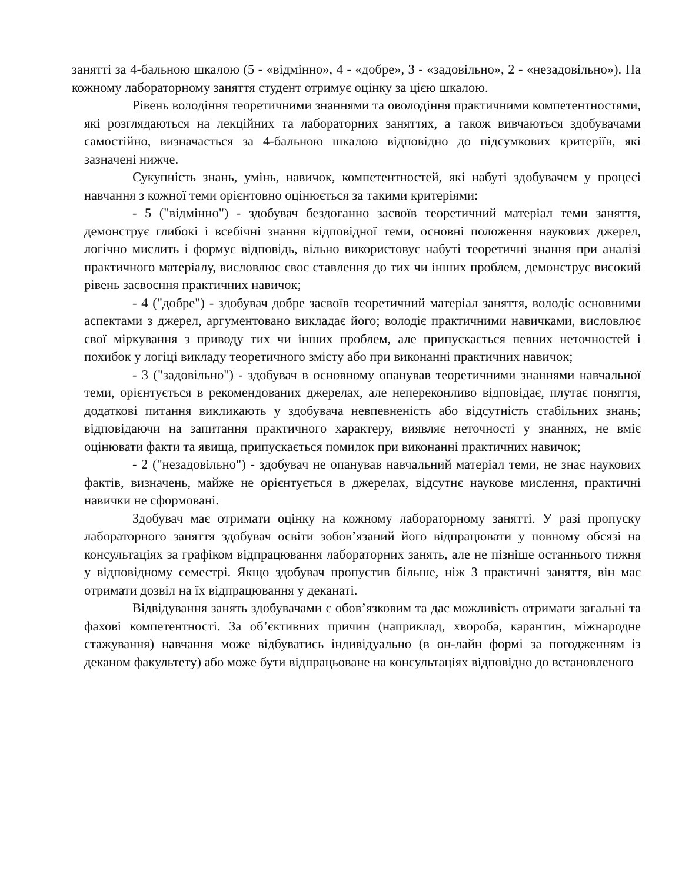занятті за 4-бальною шкалою (5 - «відмінно», 4 - «добре», 3 - «задовільно», 2 - «незадовільно»). На кожному лабораторному заняття студент отримує оцінку за цією шкалою.
Рівень володіння теоретичними знаннями та оволодіння практичними компетентностями, які розглядаються на лекційних та лабораторних заняттях, а також вивчаються здобувачами самостійно, визначається за 4-бальною шкалою відповідно до підсумкових критеріїв, які зазначені нижче.
Сукупність знань, умінь, навичок, компетентностей, які набуті здобувачем у процесі навчання з кожної теми орієнтовно оцінюється за такими критеріями:
- 5 ("відмінно") - здобувач бездоганно засвоїв теоретичний матеріал теми заняття, демонструє глибокі і всебічні знання відповідної теми, основні положення наукових джерел, логічно мислить і формує відповідь, вільно використовує набуті теоретичні знання при аналізі практичного матеріалу, висловлює своє ставлення до тих чи інших проблем, демонструє високий рівень засвоєння практичних навичок;
- 4 ("добре") - здобувач добре засвоїв теоретичний матеріал заняття, володіє основними аспектами з джерел, аргументовано викладає його; володіє практичними навичками, висловлює свої міркування з приводу тих чи інших проблем, але припускається певних неточностей і похибок у логіці викладу теоретичного змісту або при виконанні практичних навичок;
- 3 ("задовільно") - здобувач в основному опанував теоретичними знаннями навчальної теми, орієнтується в рекомендованих джерелах, але непереконливо відповідає, плутає поняття, додаткові питання викликають у здобувача невпевненість або відсутність стабільних знань; відповідаючи на запитання практичного характеру, виявляє неточності у знаннях, не вміє оцінювати факти та явища, припускається помилок при виконанні практичних навичок;
- 2 ("незадовільно") - здобувач не опанував навчальний матеріал теми, не знає наукових фактів, визначень, майже не орієнтується в джерелах, відсутнє наукове мислення, практичні навички не сформовані.
Здобувач має отримати оцінку на кожному лабораторному занятті. У разі пропуску лабораторного заняття здобувач освіти зобов’язаний його відпрацювати у повному обсязі на консультаціях за графіком відпрацювання лабораторних занять, але не пізніше останнього тижня у відповідному семестрі. Якщо здобувач пропустив більше, ніж 3 практичні заняття, він має отримати дозвіл на їх відпрацювання у деканаті.
Відвідування занять здобувачами є обов’язковим та дає можливість отримати загальні та фахові компетентності. За об’єктивних причин (наприклад, хвороба, карантин, міжнародне стажування) навчання може відбуватись індивідуально (в он-лайн формі за погодженням із деканом факультету) або може бути відпрацьоване на консультаціях відповідно до встановленого